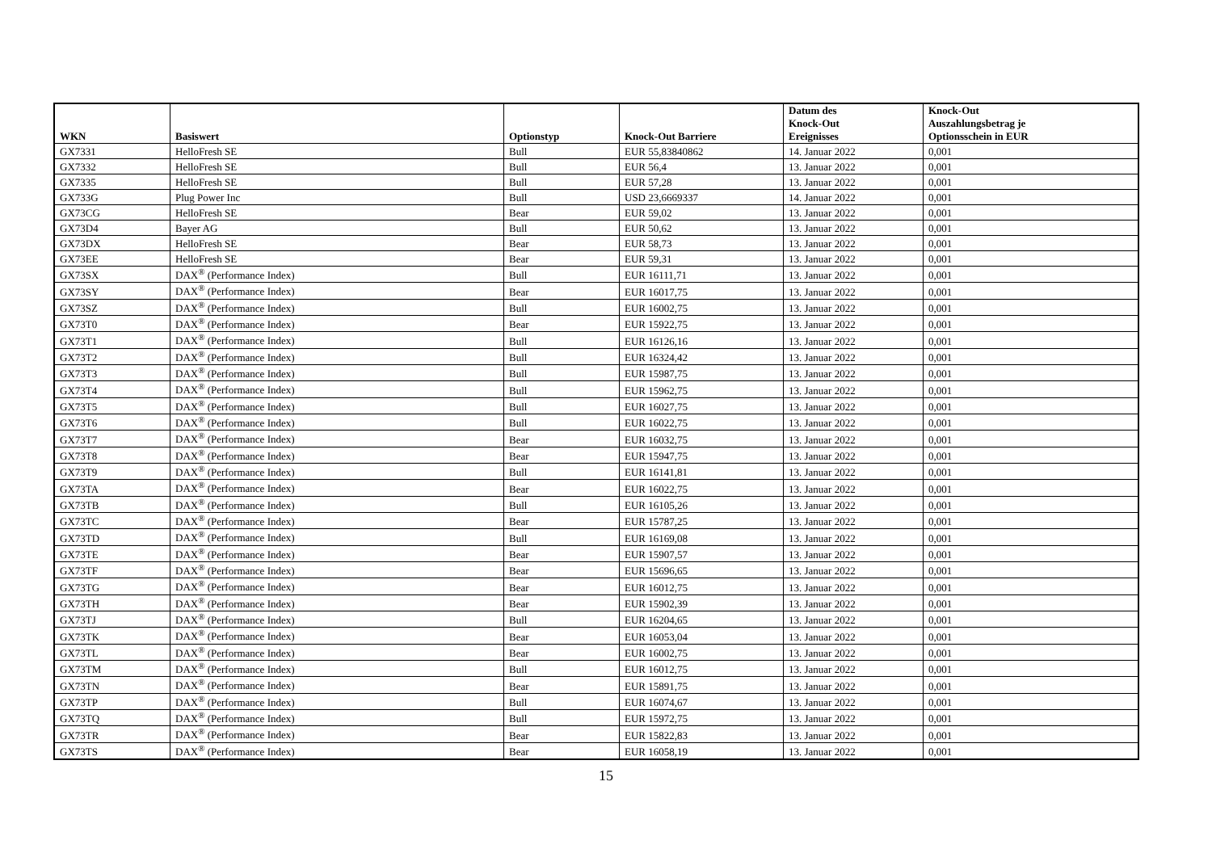| WKN | Basiswert | Optionstyp | Knock-Out Barriere | Datum des Knock-Out Ereignisses | Knock-Out Auszahlungsbetrag je Optionsschein in EUR |
| --- | --- | --- | --- | --- | --- |
| GX7331 | HelloFresh SE | Bull | EUR 55,83840862 | 14. Januar 2022 | 0,001 |
| GX7332 | HelloFresh SE | Bull | EUR 56,4 | 13. Januar 2022 | 0,001 |
| GX7335 | HelloFresh SE | Bull | EUR 57,28 | 13. Januar 2022 | 0,001 |
| GX733G | Plug Power Inc | Bull | USD 23,6669337 | 14. Januar 2022 | 0,001 |
| GX73CG | HelloFresh SE | Bear | EUR 59,02 | 13. Januar 2022 | 0,001 |
| GX73D4 | Bayer AG | Bull | EUR 50,62 | 13. Januar 2022 | 0,001 |
| GX73DX | HelloFresh SE | Bear | EUR 58,73 | 13. Januar 2022 | 0,001 |
| GX73EE | HelloFresh SE | Bear | EUR 59,31 | 13. Januar 2022 | 0,001 |
| GX73SX | DAX<sup>®</sup> (Performance Index) | Bull | EUR 16111,71 | 13. Januar 2022 | 0,001 |
| GX73SY | DAX<sup>®</sup> (Performance Index) | Bear | EUR 16017,75 | 13. Januar 2022 | 0,001 |
| GX73SZ | DAX<sup>®</sup> (Performance Index) | Bull | EUR 16002,75 | 13. Januar 2022 | 0,001 |
| GX73T0 | DAX<sup>®</sup> (Performance Index) | Bear | EUR 15922,75 | 13. Januar 2022 | 0,001 |
| GX73T1 | DAX<sup>®</sup> (Performance Index) | Bull | EUR 16126,16 | 13. Januar 2022 | 0,001 |
| GX73T2 | DAX<sup>®</sup> (Performance Index) | Bull | EUR 16324,42 | 13. Januar 2022 | 0,001 |
| GX73T3 | DAX<sup>®</sup> (Performance Index) | Bull | EUR 15987,75 | 13. Januar 2022 | 0,001 |
| GX73T4 | DAX<sup>®</sup> (Performance Index) | Bull | EUR 15962,75 | 13. Januar 2022 | 0,001 |
| GX73T5 | DAX<sup>®</sup> (Performance Index) | Bull | EUR 16027,75 | 13. Januar 2022 | 0,001 |
| GX73T6 | DAX<sup>®</sup> (Performance Index) | Bull | EUR 16022,75 | 13. Januar 2022 | 0,001 |
| GX73T7 | DAX<sup>®</sup> (Performance Index) | Bear | EUR 16032,75 | 13. Januar 2022 | 0,001 |
| GX73T8 | DAX<sup>®</sup> (Performance Index) | Bear | EUR 15947,75 | 13. Januar 2022 | 0,001 |
| GX73T9 | DAX<sup>®</sup> (Performance Index) | Bull | EUR 16141,81 | 13. Januar 2022 | 0,001 |
| GX73TA | DAX<sup>®</sup> (Performance Index) | Bear | EUR 16022,75 | 13. Januar 2022 | 0,001 |
| GX73TB | DAX<sup>®</sup> (Performance Index) | Bull | EUR 16105,26 | 13. Januar 2022 | 0,001 |
| GX73TC | DAX<sup>®</sup> (Performance Index) | Bear | EUR 15787,25 | 13. Januar 2022 | 0,001 |
| GX73TD | DAX<sup>®</sup> (Performance Index) | Bull | EUR 16169,08 | 13. Januar 2022 | 0,001 |
| GX73TE | DAX<sup>®</sup> (Performance Index) | Bear | EUR 15907,57 | 13. Januar 2022 | 0,001 |
| GX73TF | DAX<sup>®</sup> (Performance Index) | Bear | EUR 15696,65 | 13. Januar 2022 | 0,001 |
| GX73TG | DAX<sup>®</sup> (Performance Index) | Bear | EUR 16012,75 | 13. Januar 2022 | 0,001 |
| GX73TH | DAX<sup>®</sup> (Performance Index) | Bear | EUR 15902,39 | 13. Januar 2022 | 0,001 |
| GX73TJ | DAX<sup>®</sup> (Performance Index) | Bull | EUR 16204,65 | 13. Januar 2022 | 0,001 |
| GX73TK | DAX<sup>®</sup> (Performance Index) | Bear | EUR 16053,04 | 13. Januar 2022 | 0,001 |
| GX73TL | DAX<sup>®</sup> (Performance Index) | Bear | EUR 16002,75 | 13. Januar 2022 | 0,001 |
| GX73TM | DAX<sup>®</sup> (Performance Index) | Bull | EUR 16012,75 | 13. Januar 2022 | 0,001 |
| GX73TN | DAX<sup>®</sup> (Performance Index) | Bear | EUR 15891,75 | 13. Januar 2022 | 0,001 |
| GX73TP | DAX<sup>®</sup> (Performance Index) | Bull | EUR 16074,67 | 13. Januar 2022 | 0,001 |
| GX73TQ | DAX<sup>®</sup> (Performance Index) | Bull | EUR 15972,75 | 13. Januar 2022 | 0,001 |
| GX73TR | DAX<sup>®</sup> (Performance Index) | Bear | EUR 15822,83 | 13. Januar 2022 | 0,001 |
| GX73TS | DAX<sup>®</sup> (Performance Index) | Bear | EUR 16058,19 | 13. Januar 2022 | 0,001 |
15